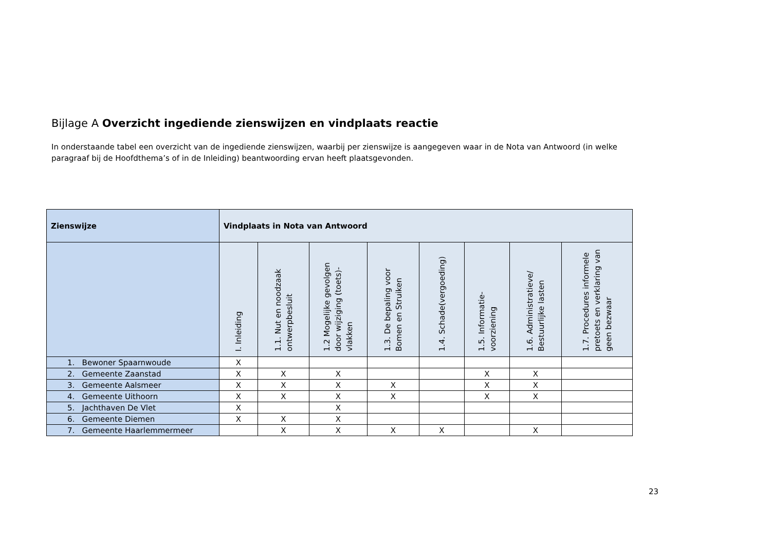Bijlage A Overzicht ingediende zienswijzen en vindplaats reactie
In onderstaande tabel een overzicht van de ingediende zienswijzen, waarbij per zienswijze is aangegeven waar in de Nota van Antwoord (in welke paragraaf bij de Hoofdthema’s of in de Inleiding) beantwoording ervan heeft plaatsgevonden.
| Zienswijze | Vindplaats in Nota van Antwoord | | | | | | | |
| --- | --- | --- | --- | --- | --- | --- | --- | --- |
| | I. Inleiding | 1.1. Nut en noodzaak ontwerpbesluit | 1.2 Mogelijke gevolgen door wijziging (toets)-vlakken | 1.3. De bepaling voor Bomen en Struiken | 1.4. Schade(vergoeding) | 1.5. Informatie-voorziening | 1.6. Administratieve/ Bestuurlijke lasten | 1.7. Procedures informele pretoets en verklaring van geen bezwaar |
| 1. Bewoner Spaarnwoude | X | | | | | | | |
| 2. Gemeente Zaanstad | X | X | X | | | X | X | |
| 3. Gemeente Aalsmeer | X | X | X | X | | X | X | |
| 4. Gemeente Uithoorn | X | X | X | X | | X | X | |
| 5. Jachthaven De Vlet | X | | X | | | | | |
| 6. Gemeente Diemen | X | X | X | | | | | |
| 7. Gemeente Haarlemmermeer | | X | X | X | X | | X | |
23